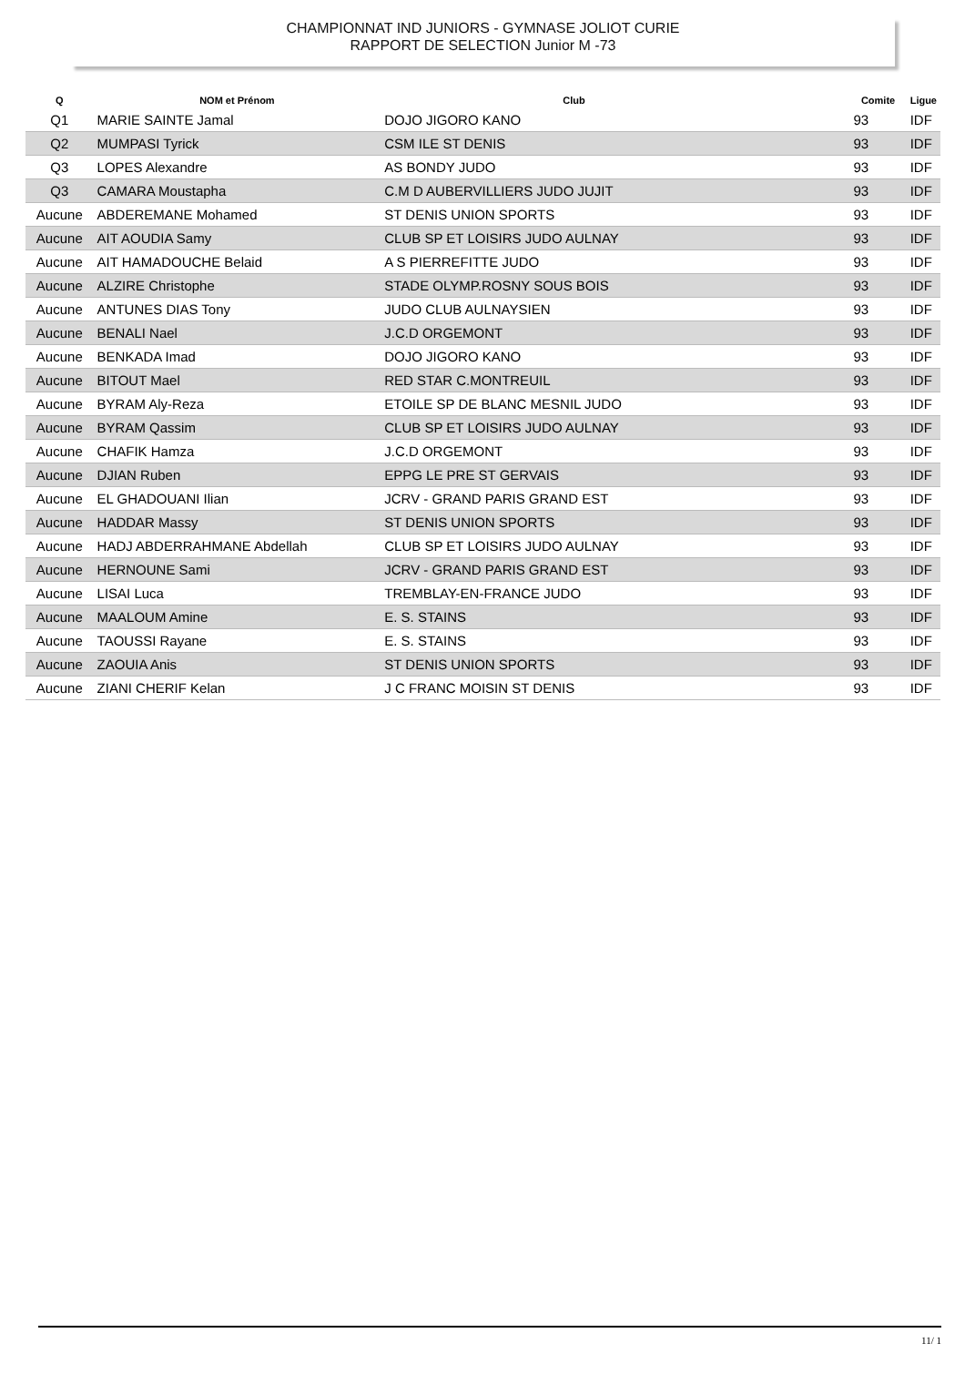CHAMPIONNAT IND JUNIORS - GYMNASE JOLIOT CURIE
RAPPORT DE SELECTION Junior M -73
| Q | NOM et Prénom | Club | Comite | Ligue |
| --- | --- | --- | --- | --- |
| Q1 | MARIE SAINTE Jamal | DOJO JIGORO KANO | 93 | IDF |
| Q2 | MUMPASI Tyrick | CSM ILE ST DENIS | 93 | IDF |
| Q3 | LOPES Alexandre | AS BONDY JUDO | 93 | IDF |
| Q3 | CAMARA Moustapha | C.M D AUBERVILLIERS JUDO JUJIT | 93 | IDF |
| Aucune | ABDEREMANE Mohamed | ST DENIS UNION SPORTS | 93 | IDF |
| Aucune | AIT AOUDIA Samy | CLUB SP ET LOISIRS JUDO AULNAY | 93 | IDF |
| Aucune | AIT HAMADOUCHE Belaid | A S PIERREFITTE JUDO | 93 | IDF |
| Aucune | ALZIRE Christophe | STADE OLYMP.ROSNY SOUS BOIS | 93 | IDF |
| Aucune | ANTUNES DIAS Tony | JUDO CLUB AULNAYSIEN | 93 | IDF |
| Aucune | BENALI Nael | J.C.D ORGEMONT | 93 | IDF |
| Aucune | BENKADA Imad | DOJO JIGORO KANO | 93 | IDF |
| Aucune | BITOUT Mael | RED STAR C.MONTREUIL | 93 | IDF |
| Aucune | BYRAM Aly-Reza | ETOILE SP DE BLANC MESNIL JUDO | 93 | IDF |
| Aucune | BYRAM Qassim | CLUB SP ET LOISIRS JUDO AULNAY | 93 | IDF |
| Aucune | CHAFIK Hamza | J.C.D ORGEMONT | 93 | IDF |
| Aucune | DJIAN Ruben | EPPG LE PRE ST GERVAIS | 93 | IDF |
| Aucune | EL GHADOUANI Ilian | JCRV - GRAND PARIS GRAND EST | 93 | IDF |
| Aucune | HADDAR Massy | ST DENIS UNION SPORTS | 93 | IDF |
| Aucune | HADJ ABDERRAHMANE Abdellah | CLUB SP ET LOISIRS JUDO AULNAY | 93 | IDF |
| Aucune | HERNOUNE Sami | JCRV - GRAND PARIS GRAND EST | 93 | IDF |
| Aucune | LISAI Luca | TREMBLAY-EN-FRANCE JUDO | 93 | IDF |
| Aucune | MAALOUM Amine | E. S. STAINS | 93 | IDF |
| Aucune | TAOUSSI Rayane | E. S. STAINS | 93 | IDF |
| Aucune | ZAOUIA Anis | ST DENIS UNION SPORTS | 93 | IDF |
| Aucune | ZIANI CHERIF Kelan | J C FRANC MOISIN ST DENIS | 93 | IDF |
11/ 1